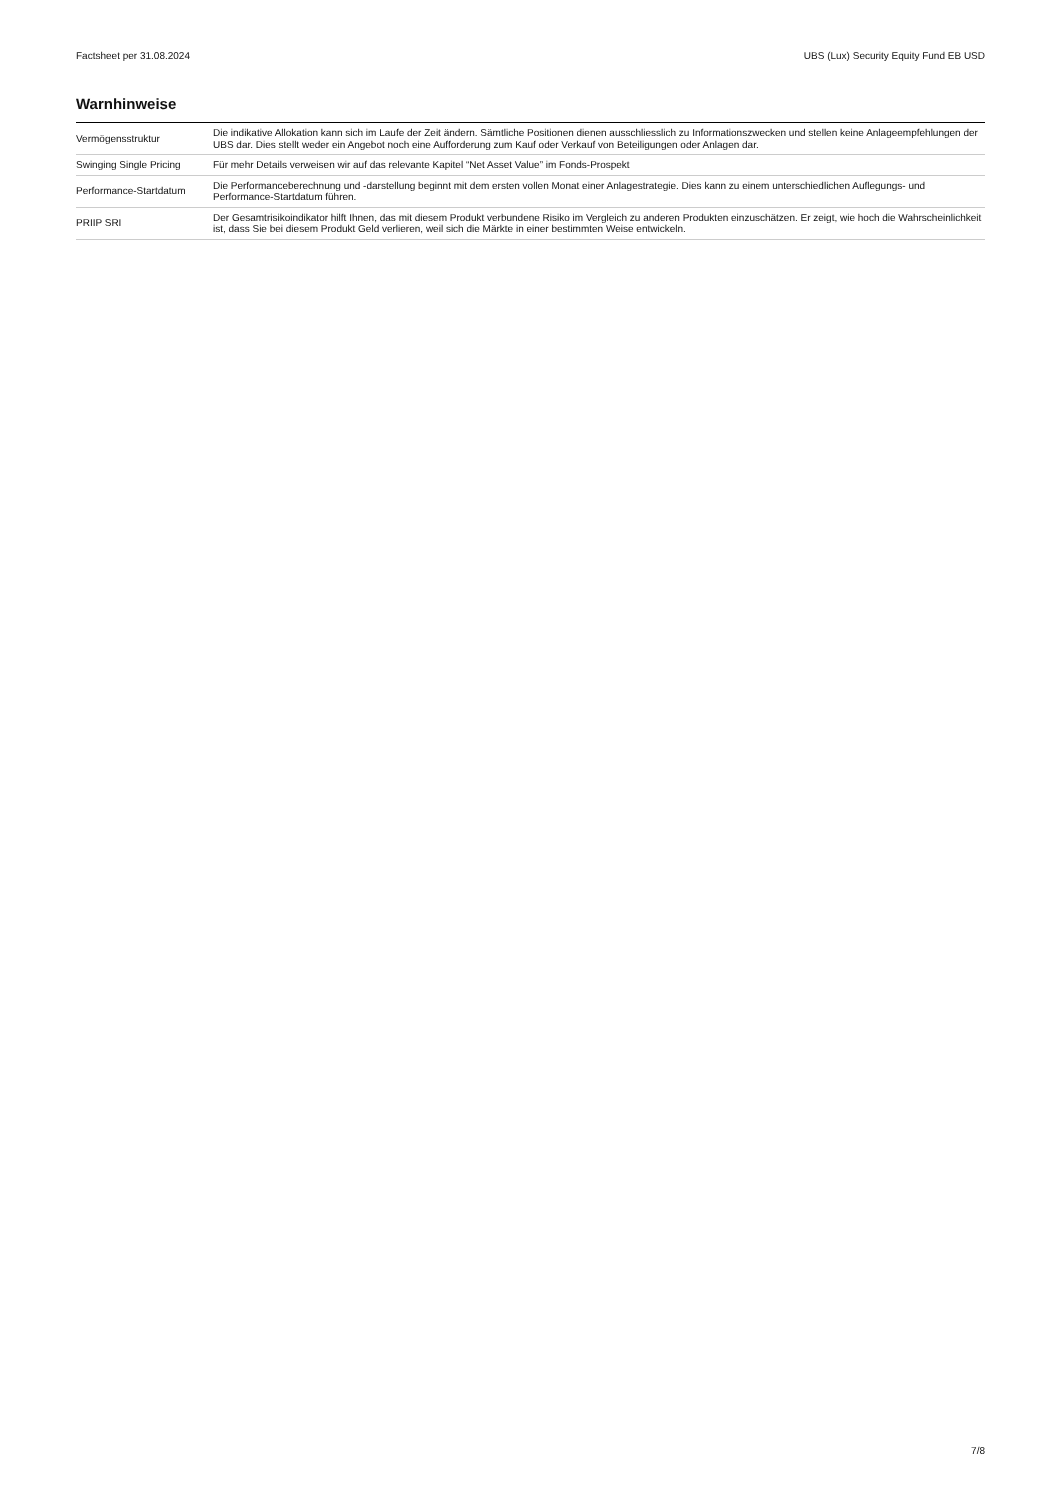Factsheet per 31.08.2024 UBS (Lux) Security Equity Fund EB USD
Warnhinweise
| Vermögensstruktur | Die indikative Allokation kann sich im Laufe der Zeit ändern. Sämtliche Positionen dienen ausschliesslich zu Informationszwecken und stellen keine Anlageempfehlungen der UBS dar. Dies stellt weder ein Angebot noch eine Aufforderung zum Kauf oder Verkauf von Beteiligungen oder Anlagen dar. |
| Swinging Single Pricing | Für mehr Details verweisen wir auf das relevante Kapitel “Net Asset Value” im Fonds-Prospekt |
| Performance-Startdatum | Die Performanceberechnung und -darstellung beginnt mit dem ersten vollen Monat einer Anlagestrategie. Dies kann zu einem unterschiedlichen Auflegungs- und Performance-Startdatum führen. |
| PRIIP SRI | Der Gesamtrisikoindikator hilft Ihnen, das mit diesem Produkt verbundene Risiko im Vergleich zu anderen Produkten einzuschätzen. Er zeigt, wie hoch die Wahrscheinlichkeit ist, dass Sie bei diesem Produkt Geld verlieren, weil sich die Märkte in einer bestimmten Weise entwickeln. |
7/8